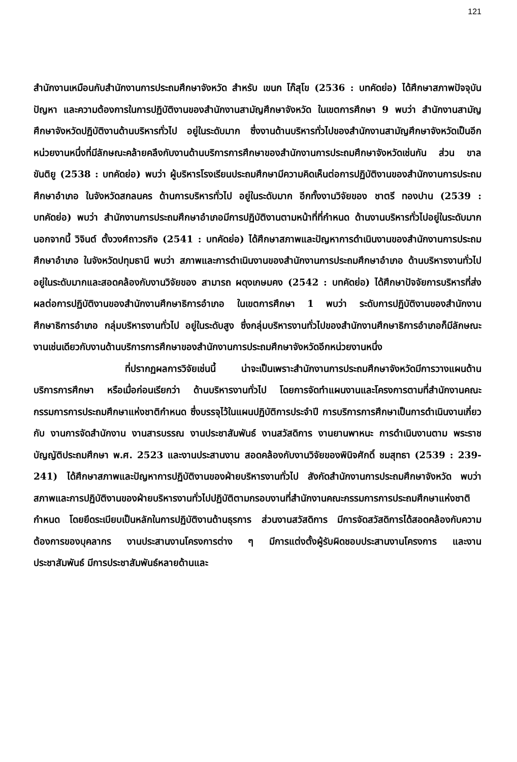121
สำนักงานเหมือนกับสำนักงานการประถมศึกษาจังหวัด สำหรับ เขนก โก๊สุโข (2536 : บทคัดย่อ) ได้ศึกษาสภาพปัจจุบัน ปัญหา และความต้องการในการปฏิบัติงานของสำนักงานสามัญศึกษาจังหวัด ในเขตการศึกษา 9 พบว่า สำนักงานสามัญศึกษาจังหวัดปฏิบัติงานด้านบริหารทั่วไป อยู่ในระดับมาก ซึ่งงานด้านบริหารทั่วไปของสำนักงานสามัญศึกษาจังหวัดเป็นอีกหน่วยงานหนึ่งที่มีลักษณะคล้ายคลึงกับงานด้านบริการการศึกษาของสำนักงานการประถมศึกษาจังหวัดเช่นกัน ส่วน ขาล ขันติยู (2538 : บทคัดย่อ) พบว่า ผู้บริหารโรงเรียนประถมศึกษามีความคิดเห็นต่อการปฏิบัติงานของสำนักงานการประถมศึกษาอำเภอ ในจังหวัดสกลนคร ด้านการบริหารทั่วไป อยู่ในระดับมาก อีกทั้งงานวิจัยของ ชาตรี ทองปาน (2539 : บทคัดย่อ) พบว่า สำนักงานการประถมศึกษาอำเภอมีการปฏิบัติงานตามหน้าที่ที่กำหนด ด้านงานบริหารทั่วไปอยู่ในระดับมาก นอกจากนี้ วิจินต์ ตั้งวงศ์ถาวรกิจ (2541 : บทคัดย่อ) ได้ศึกษาสภาพและปัญหาการดำเนินงานของสำนักงานการประถมศึกษาอำเภอ ในจังหวัดปทุมธานี พบว่า สภาพและการดำเนินงานของสำนักงานการประถมศึกษาอำเภอ ด้านบริหารงานทั่วไป อยู่ในระดับมากและสอดคล้องกับงานวิจัยของ สามารถ ผดุงเกษมคง (2542 : บทคัดย่อ) ได้ศึกษาปัจจัยการบริหารที่ส่งผลต่อการปฏิบัติงานของสำนักงานศึกษาธิการอำเภอ ในเขตการศึกษา 1 พบว่า ระดับการปฏิบัติงานของสำนักงานศึกษาธิการอำเภอ กลุ่มบริหารงานทั่วไป อยู่ในระดับสูง ซึ่งกลุ่มบริหารงานทั่วไปของสำนักงานศึกษาธิการอำเภอก็มีลักษณะงานเช่นเดียวกับงานด้านบริการการศึกษาของสำนักงานการประถมศึกษาจังหวัดอีกหน่วยงานหนึ่ง
ที่ปรากฏผลการวิจัยเช่นนี้ น่าจะเป็นเพราะสำนักงานการประถมศึกษาจังหวัดมีการวางแผนด้านบริการการศึกษา หรือเมื่อก่อนเรียกว่า ด้านบริหารงานทั่วไป โดยการจัดทำแผนงานและโครงการตามที่สำนักงานคณะกรรมการการประถมศึกษาแห่งชาติกำหนด ซึ่งบรรจุไว้ในแผนปฏิบัติการประจำปี การบริการการศึกษาเป็นการดำเนินงานเกี่ยวกับ งานการจัดสำนักงาน งานสารบรรณ งานประชาสัมพันธ์ งานสวัสดิการ งานยานพาหนะ การดำเนินงานตาม พระราชบัญญัติประถมศึกษา พ.ศ. 2523 และงานประสานงาน สอดคล้องกับงานวิจัยของพินิจศักดิ์ ชมสุทธา (2539 : 239-241) ได้ศึกษาสภาพและปัญหาการปฏิบัติงานของฝ่ายบริหารงานทั่วไป สังกัดสำนักงานการประถมศึกษาจังหวัด พบว่า สภาพและการปฏิบัติงานของฝ่ายบริหารงานทั่วไปปฏิบัติตามกรอบงานที่สำนักงานคณะกรรมการการประถมศึกษาแห่งชาติกำหนด โดยยึดระเบียบเป็นหลักในการปฏิบัติงานด้านธุรการ ส่วนงานสวัสดิการ มีการจัดสวัสดิการได้สอดคล้องกับความต้องการของบุคลากร งานประสานงานโครงการต่าง ๆ มีการแต่งตั้งผู้รับผิดชอบประสานงานโครงการ และงานประชาสัมพันธ์ มีการประชาสัมพันธ์หลายด้านและ